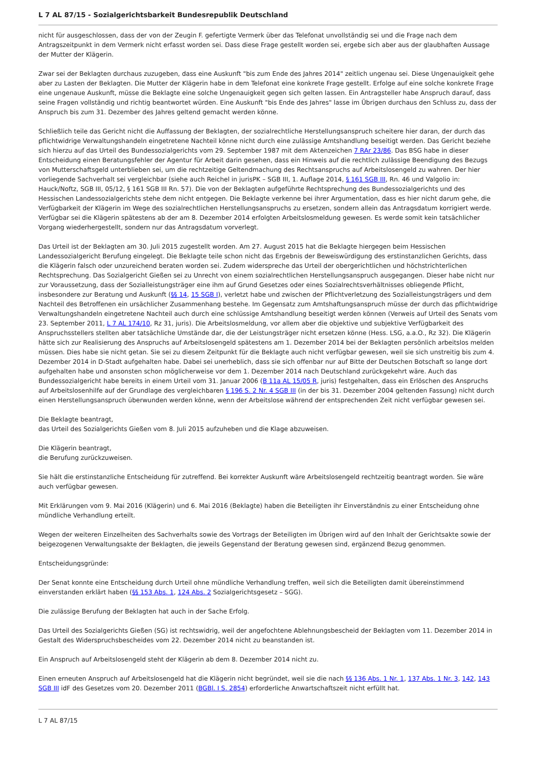L 7 AL 87/15 - Sozialgerichtsbarkeit Bundesrepublik Deutschland
nicht für ausgeschlossen, dass der von der Zeugin F. gefertigte Vermerk über das Telefonat unvollständig sei und die Frage nach dem Antragszeitpunkt in dem Vermerk nicht erfasst worden sei. Dass diese Frage gestellt worden sei, ergebe sich aber aus der glaubhaften Aussage der Mutter der Klägerin.
Zwar sei der Beklagten durchaus zuzugeben, dass eine Auskunft "bis zum Ende des Jahres 2014" zeitlich ungenau sei. Diese Ungenauigkeit gehe aber zu Lasten der Beklagten. Die Mutter der Klägerin habe in dem Telefonat eine konkrete Frage gestellt. Erfolge auf eine solche konkrete Frage eine ungenaue Auskunft, müsse die Beklagte eine solche Ungenauigkeit gegen sich gelten lassen. Ein Antragsteller habe Anspruch darauf, dass seine Fragen vollständig und richtig beantwortet würden. Eine Auskunft "bis Ende des Jahres" lasse im Übrigen durchaus den Schluss zu, dass der Anspruch bis zum 31. Dezember des Jahres geltend gemacht werden könne.
Schließlich teile das Gericht nicht die Auffassung der Beklagten, der sozialrechtliche Herstellungsanspruch scheitere hier daran, der durch das pflichtwidrige Verwaltungshandeln eingetretene Nachteil könne nicht durch eine zulässige Amtshandlung beseitigt werden. Das Gericht beziehe sich hierzu auf das Urteil des Bundessozialgerichts vom 29. September 1987 mit dem Aktenzeichen 7 RAr 23/86. Das BSG habe in dieser Entscheidung einen Beratungsfehler der Agentur für Arbeit darin gesehen, dass ein Hinweis auf die rechtlich zulässige Beendigung des Bezugs von Mutterschaftsgeld unterblieben sei, um die rechtzeitige Geltendmachung des Rechtsanspruchs auf Arbeitslosengeld zu wahren. Der hier vorliegende Sachverhalt sei vergleichbar (siehe auch Reichel in jurisPK – SGB III, 1. Auflage 2014, § 161 SGB III, Rn. 46 und Valgolio in: Hauck/Noftz, SGB III, 05/12, § 161 SGB III Rn. 57). Die von der Beklagten aufgeführte Rechtsprechung des Bundessozialgerichts und des Hessischen Landessozialgerichts stehe dem nicht entgegen. Die Beklagte verkenne bei ihrer Argumentation, dass es hier nicht darum gehe, die Verfügbarkeit der Klägerin im Wege des sozialrechtlichen Herstellungsanspruchs zu ersetzen, sondern allein das Antragsdatum korrigiert werde. Verfügbar sei die Klägerin spätestens ab der am 8. Dezember 2014 erfolgten Arbeitslosmeldung gewesen. Es werde somit kein tatsächlicher Vorgang wiederhergestellt, sondern nur das Antragsdatum vorverlegt.
Das Urteil ist der Beklagten am 30. Juli 2015 zugestellt worden. Am 27. August 2015 hat die Beklagte hiergegen beim Hessischen Landessozialgericht Berufung eingelegt. Die Beklagte teile schon nicht das Ergebnis der Beweiswürdigung des erstinstanzlichen Gerichts, dass die Klägerin falsch oder unzureichend beraten worden sei. Zudem widerspreche das Urteil der obergerichtlichen und höchstrichterlichen Rechtsprechung. Das Sozialgericht Gießen sei zu Unrecht von einem sozialrechtlichen Herstellungsanspruch ausgegangen. Dieser habe nicht nur zur Voraussetzung, dass der Sozialleistungsträger eine ihm auf Grund Gesetzes oder eines Sozialrechtsverhältnisses obliegende Pflicht, insbesondere zur Beratung und Auskunft (§§ 14, 15 SGB I), verletzt habe und zwischen der Pflichtverletzung des Sozialleistungsträgers und dem Nachteil des Betroffenen ein ursächlicher Zusammenhang bestehe. Im Gegensatz zum Amtshaftungsanspruch müsse der durch das pflichtwidrige Verwaltungshandeln eingetretene Nachteil auch durch eine schlüssige Amtshandlung beseitigt werden können (Verweis auf Urteil des Senats vom 23. September 2011, L 7 AL 174/10, Rz 31, juris). Die Arbeitslosmeldung, vor allem aber die objektive und subjektive Verfügbarkeit des Anspruchsstellers stellten aber tatsächliche Umstände dar, die der Leistungsträger nicht ersetzen könne (Hess. LSG, a.a.O., Rz 32). Die Klägerin hätte sich zur Realisierung des Anspruchs auf Arbeitslosengeld spätestens am 1. Dezember 2014 bei der Beklagten persönlich arbeitslos melden müssen. Dies habe sie nicht getan. Sie sei zu diesem Zeitpunkt für die Beklagte auch nicht verfügbar gewesen, weil sie sich unstreitig bis zum 4. Dezember 2014 in D-Stadt aufgehalten habe. Dabei sei unerheblich, dass sie sich offenbar nur auf Bitte der Deutschen Botschaft so lange dort aufgehalten habe und ansonsten schon möglicherweise vor dem 1. Dezember 2014 nach Deutschland zurückgekehrt wäre. Auch das Bundessozialgericht habe bereits in einem Urteil vom 31. Januar 2006 (B 11a AL 15/05 R, juris) festgehalten, dass ein Erlöschen des Anspruchs auf Arbeitslosenhilfe auf der Grundlage des vergleichbaren § 196 S. 2 Nr. 4 SGB III (in der bis 31. Dezember 2004 geltenden Fassung) nicht durch einen Herstellungsanspruch überwunden werden könne, wenn der Arbeitslose während der entsprechenden Zeit nicht verfügbar gewesen sei.
Die Beklagte beantragt,
das Urteil des Sozialgerichts Gießen vom 8. Juli 2015 aufzuheben und die Klage abzuweisen.
Die Klägerin beantragt,
die Berufung zurückzuweisen.
Sie hält die erstinstanzliche Entscheidung für zutreffend. Bei korrekter Auskunft wäre Arbeitslosengeld rechtzeitig beantragt worden. Sie wäre auch verfügbar gewesen.
Mit Erklärungen vom 9. Mai 2016 (Klägerin) und 6. Mai 2016 (Beklagte) haben die Beteiligten ihr Einverständnis zu einer Entscheidung ohne mündliche Verhandlung erteilt.
Wegen der weiteren Einzelheiten des Sachverhalts sowie des Vortrags der Beteiligten im Übrigen wird auf den Inhalt der Gerichtsakte sowie der beigezogenen Verwaltungsakte der Beklagten, die jeweils Gegenstand der Beratung gewesen sind, ergänzend Bezug genommen.
Entscheidungsgründe:
Der Senat konnte eine Entscheidung durch Urteil ohne mündliche Verhandlung treffen, weil sich die Beteiligten damit übereinstimmend einverstanden erklärt haben (§§ 153 Abs. 1, 124 Abs. 2 Sozialgerichtsgesetz – SGG).
Die zulässige Berufung der Beklagten hat auch in der Sache Erfolg.
Das Urteil des Sozialgerichts Gießen (SG) ist rechtswidrig, weil der angefochtene Ablehnungsbescheid der Beklagten vom 11. Dezember 2014 in Gestalt des Widerspruchsbescheides vom 22. Dezember 2014 nicht zu beanstanden ist.
Ein Anspruch auf Arbeitslosengeld steht der Klägerin ab dem 8. Dezember 2014 nicht zu.
Einen erneuten Anspruch auf Arbeitslosengeld hat die Klägerin nicht begründet, weil sie die nach §§ 136 Abs. 1 Nr. 1, 137 Abs. 1 Nr. 3, 142, 143 SGB III idF des Gesetzes vom 20. Dezember 2011 (BGBl. I S. 2854) erforderliche Anwartschaftszeit nicht erfüllt hat.
L 7 AL 87/15